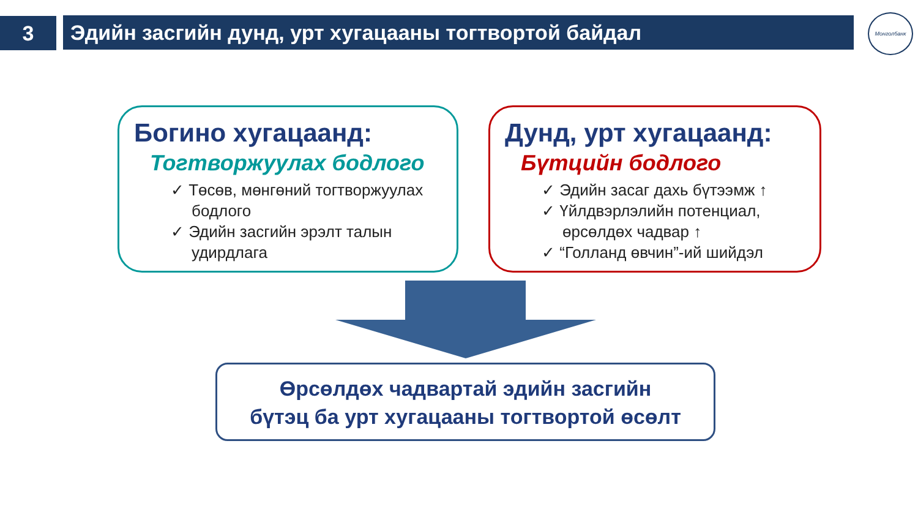3 Эдийн засгийн дунд, урт хугацааны тогтвортой байдал Монголбанк
Богино хугацаанд:
Тогтворжуулах бодлого
✓ Төсөв, мөнгөний тогтворжуулах бодлого
✓ Эдийн засгийн эрэлт талын удирдлага
Дунд, урт хугацаанд:
Бүтцийн бодлого
✓ Эдийн засаг дахь бүтээмж ↑
✓ Үйлдвэрлэлийн потенциал, өрсөлдөх чадвар ↑
✓ “Голланд өвчин”-ий шийдэл
Өрсөлдөх чадвартай эдийн засгийн
бүтэц ба урт хугацааны тогтвортой өсөлт